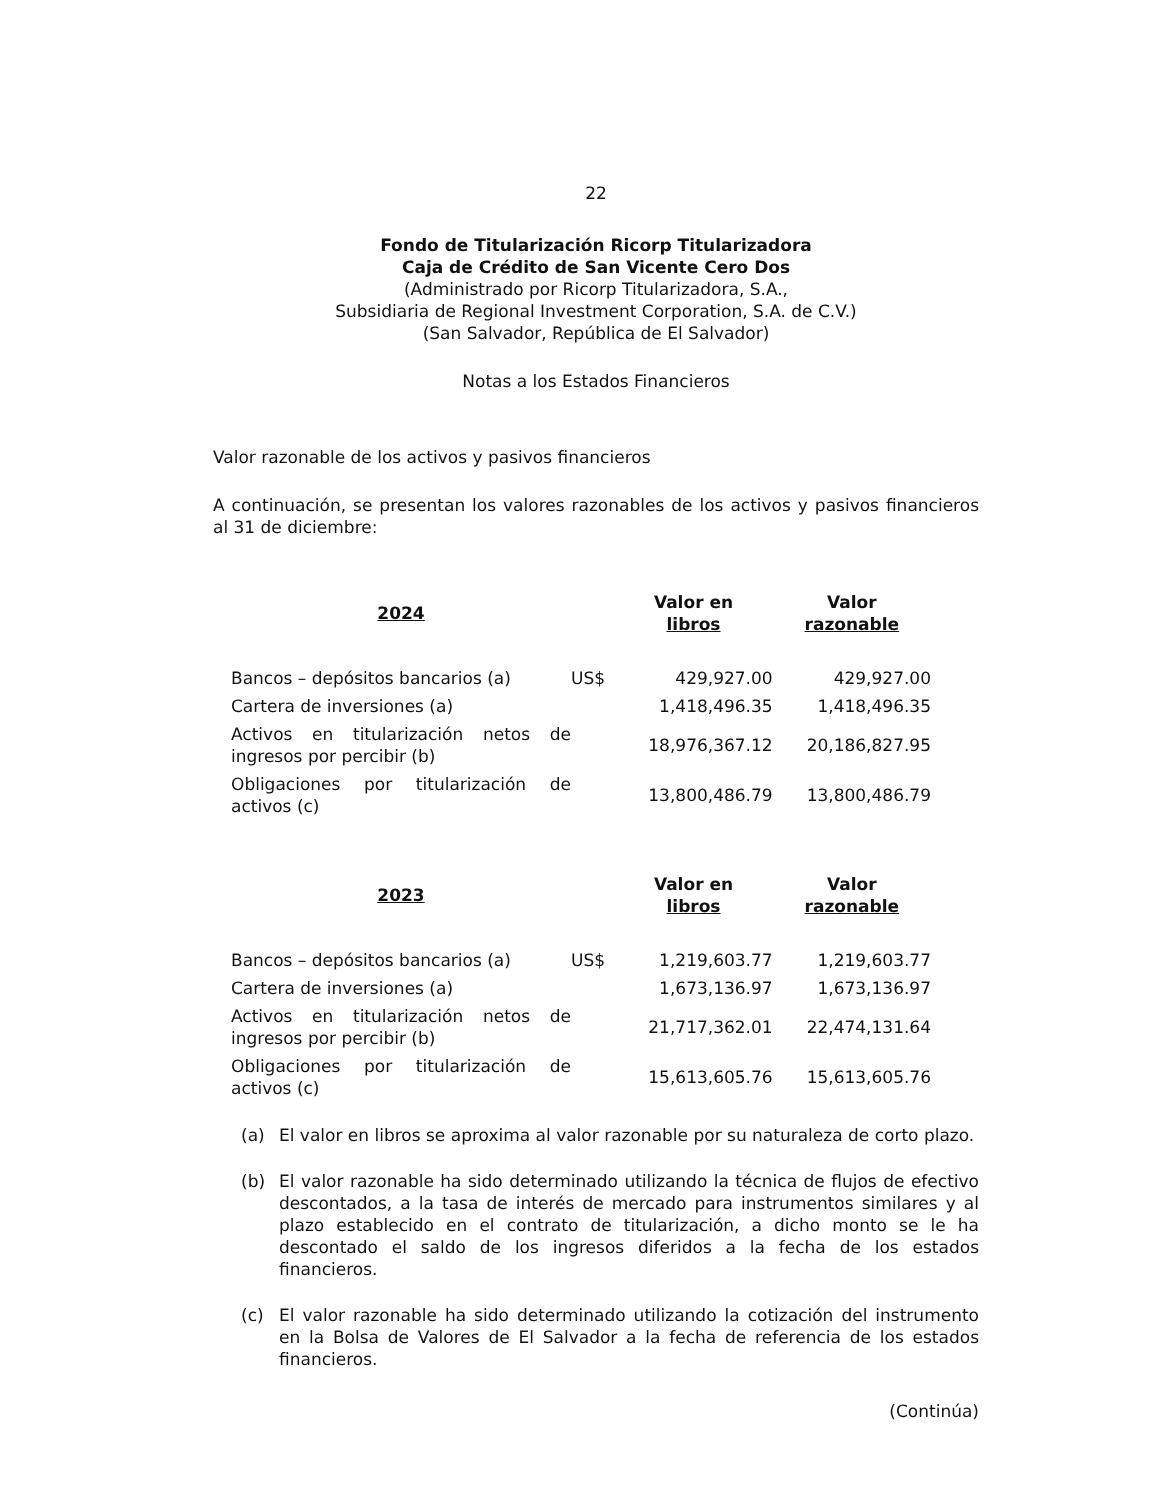22
Fondo de Titularización Ricorp Titularizadora
Caja de Crédito de San Vicente Cero Dos
(Administrado por Ricorp Titularizadora, S.A.,
Subsidiaria de Regional Investment Corporation, S.A. de C.V.)
(San Salvador, República de El Salvador)
Notas a los Estados Financieros
Valor razonable de los activos y pasivos financieros
A continuación, se presentan los valores razonables de los activos y pasivos financieros al 31 de diciembre:
| 2024 | | Valor en libros | Valor razonable |
| --- | --- | --- | --- |
| Bancos – depósitos bancarios (a) | US$ | 429,927.00 | 429,927.00 |
| Cartera de inversiones (a) | | 1,418,496.35 | 1,418,496.35 |
| Activos en titularización netos de ingresos por percibir (b) | | 18,976,367.12 | 20,186,827.95 |
| Obligaciones por titularización de activos (c) | | 13,800,486.79 | 13,800,486.79 |
| 2023 | | Valor en libros | Valor razonable |
| --- | --- | --- | --- |
| Bancos – depósitos bancarios (a) | US$ | 1,219,603.77 | 1,219,603.77 |
| Cartera de inversiones (a) | | 1,673,136.97 | 1,673,136.97 |
| Activos en titularización netos de ingresos por percibir (b) | | 21,717,362.01 | 22,474,131.64 |
| Obligaciones por titularización de activos (c) | | 15,613,605.76 | 15,613,605.76 |
(a) El valor en libros se aproxima al valor razonable por su naturaleza de corto plazo.
(b) El valor razonable ha sido determinado utilizando la técnica de flujos de efectivo descontados, a la tasa de interés de mercado para instrumentos similares y al plazo establecido en el contrato de titularización, a dicho monto se le ha descontado el saldo de los ingresos diferidos a la fecha de los estados financieros.
(c) El valor razonable ha sido determinado utilizando la cotización del instrumento en la Bolsa de Valores de El Salvador a la fecha de referencia de los estados financieros.
(Continúa)